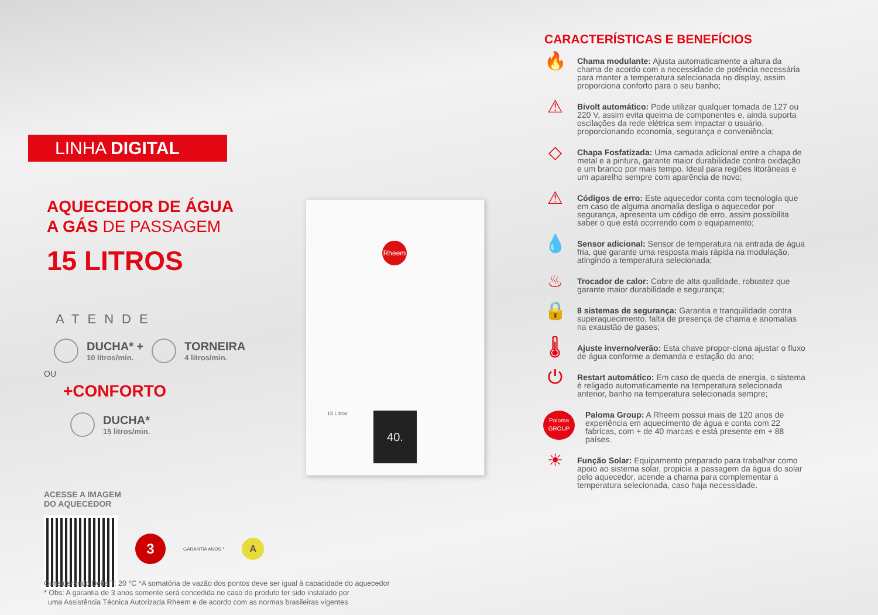LINHA DIGITAL
AQUECEDOR DE ÁGUA
A GÁS DE PASSAGEM
15 LITROS
ATENDE
DUCHA* +
10 litros/min.
TORNEIRA
4 litros/min.
OU
+CONFORTO
DUCHA*
15 litros/min.
ACESSE A IMAGEM
DO AQUECEDOR
3
GARANTIA ANOS *
A
Considerando Delta T: 20 °C *A somatória de vazão dos pontos deve ser igual à capacidade do aquecedor
* Obs: A garantia de 3 anos somente será concedida no caso do produto ter sido instalado por
uma Assistência Técnica Autorizada Rheem e de acordo com as normas brasileiras vigentes
Rheem
15 Litros 40.
CARACTERÍSTICAS E BENEFÍCIOS
🔥
Chama modulante: Ajusta automaticamente a altura da chama de acordo com a necessidade de potência necessária para manter a temperatura selecionada no display, assim proporciona conforto para o seu banho;
⚠
Bivolt automático: Pode utilizar qualquer tomada de 127 ou 220 V, assim evita queima de componentes e, ainda suporta oscilações da rede elétrica sem impactar o usuário, proporcionando economia, segurança e conveniência;
◇
Chapa Fosfatizada: Uma camada adicional entre a chapa de metal e a pintura, garante maior durabilidade contra oxidação e um branco por mais tempo. Ideal para regiões litorâneas e um aparelho sempre com aparência de novo;
⚠
Códigos de erro: Este aquecedor conta com tecnologia que em caso de alguma anomalia desliga o aquecedor por segurança, apresenta um código de erro, assim possibilita saber o que está ocorrendo com o equipamento;
💧
Sensor adicional: Sensor de temperatura na entrada de água fria, que garante uma resposta mais rápida na modulação, atingindo a temperatura selecionada;
♨
Trocador de calor: Cobre de alta qualidade, robustez que garante maior durabilidade e segurança;
🔒
8 sistemas de segurança: Garantia e tranquilidade contra superaquecimento, falta de presença de chama e anomalias na exaustão de gases;
🌡
Ajuste inverno/verão: Esta chave propor-ciona ajustar o fluxo de água conforme a demanda e estação do ano;
⏻
Restart automático: Em caso de queda de energia, o sistema é religado automaticamente na temperatura selecionada anterior, banho na temperatura selecionada sempre;
Paloma GROUP
Paloma Group: A Rheem possui mais de 120 anos de experiência em aquecimento de água e conta com 22 fabricas, com + de 40 marcas e está presente em + 88 países.
☀
Função Solar: Equipamento preparado para trabalhar como apoio ao sistema solar, propicia a passagem da água do solar pelo aquecedor, acende a chama para complementar a temperatura selecionada, caso haja necessidade.